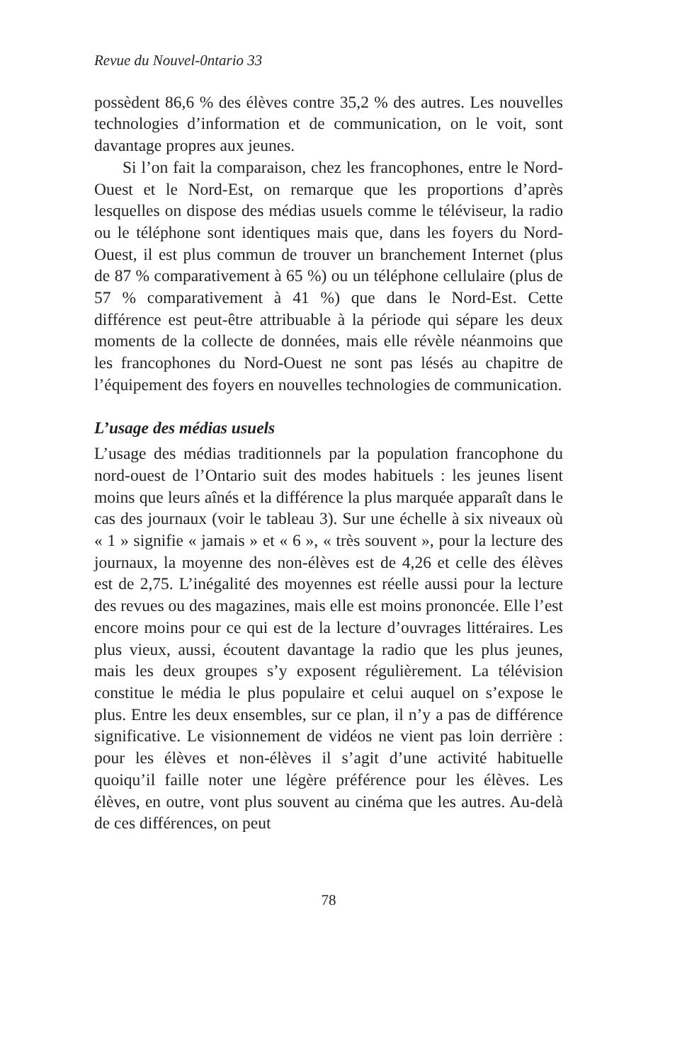Revue du Nouvel-0ntario 33
possèdent 86,6 % des élèves contre 35,2 % des autres. Les nouvelles technologies d’information et de communication, on le voit, sont davantage propres aux jeunes.
Si l’on fait la comparaison, chez les francophones, entre le Nord-Ouest et le Nord-Est, on remarque que les proportions d’après lesquelles on dispose des médias usuels comme le téléviseur, la radio ou le téléphone sont identiques mais que, dans les foyers du Nord-Ouest, il est plus commun de trouver un branchement Internet (plus de 87 % comparativement à 65 %) ou un téléphone cellulaire (plus de 57 % comparativement à 41 %) que dans le Nord-Est. Cette différence est peut-être attribuable à la période qui sépare les deux moments de la collecte de données, mais elle révèle néanmoins que les francophones du Nord-Ouest ne sont pas lésés au chapitre de l’équipement des foyers en nouvelles technologies de communication.
L’usage des médias usuels
L’usage des médias traditionnels par la population francophone du nord-ouest de l’Ontario suit des modes habituels : les jeunes lisent moins que leurs aînés et la différence la plus marquée apparaît dans le cas des journaux (voir le tableau 3). Sur une échelle à six niveaux où « 1 » signifie « jamais » et « 6 », « très souvent », pour la lecture des journaux, la moyenne des non-élèves est de 4,26 et celle des élèves est de 2,75. L’inégalité des moyennes est réelle aussi pour la lecture des revues ou des magazines, mais elle est moins prononcée. Elle l’est encore moins pour ce qui est de la lecture d’ouvrages littéraires. Les plus vieux, aussi, écoutent davantage la radio que les plus jeunes, mais les deux groupes s’y exposent régulièrement. La télévision constitue le média le plus populaire et celui auquel on s’expose le plus. Entre les deux ensembles, sur ce plan, il n’y a pas de différence significative. Le visionnement de vidéos ne vient pas loin derrière : pour les élèves et non-élèves il s’agit d’une activité habituelle quoiqu’il faille noter une légère préférence pour les élèves. Les élèves, en outre, vont plus souvent au cinéma que les autres. Au-delà de ces différences, on peut
78